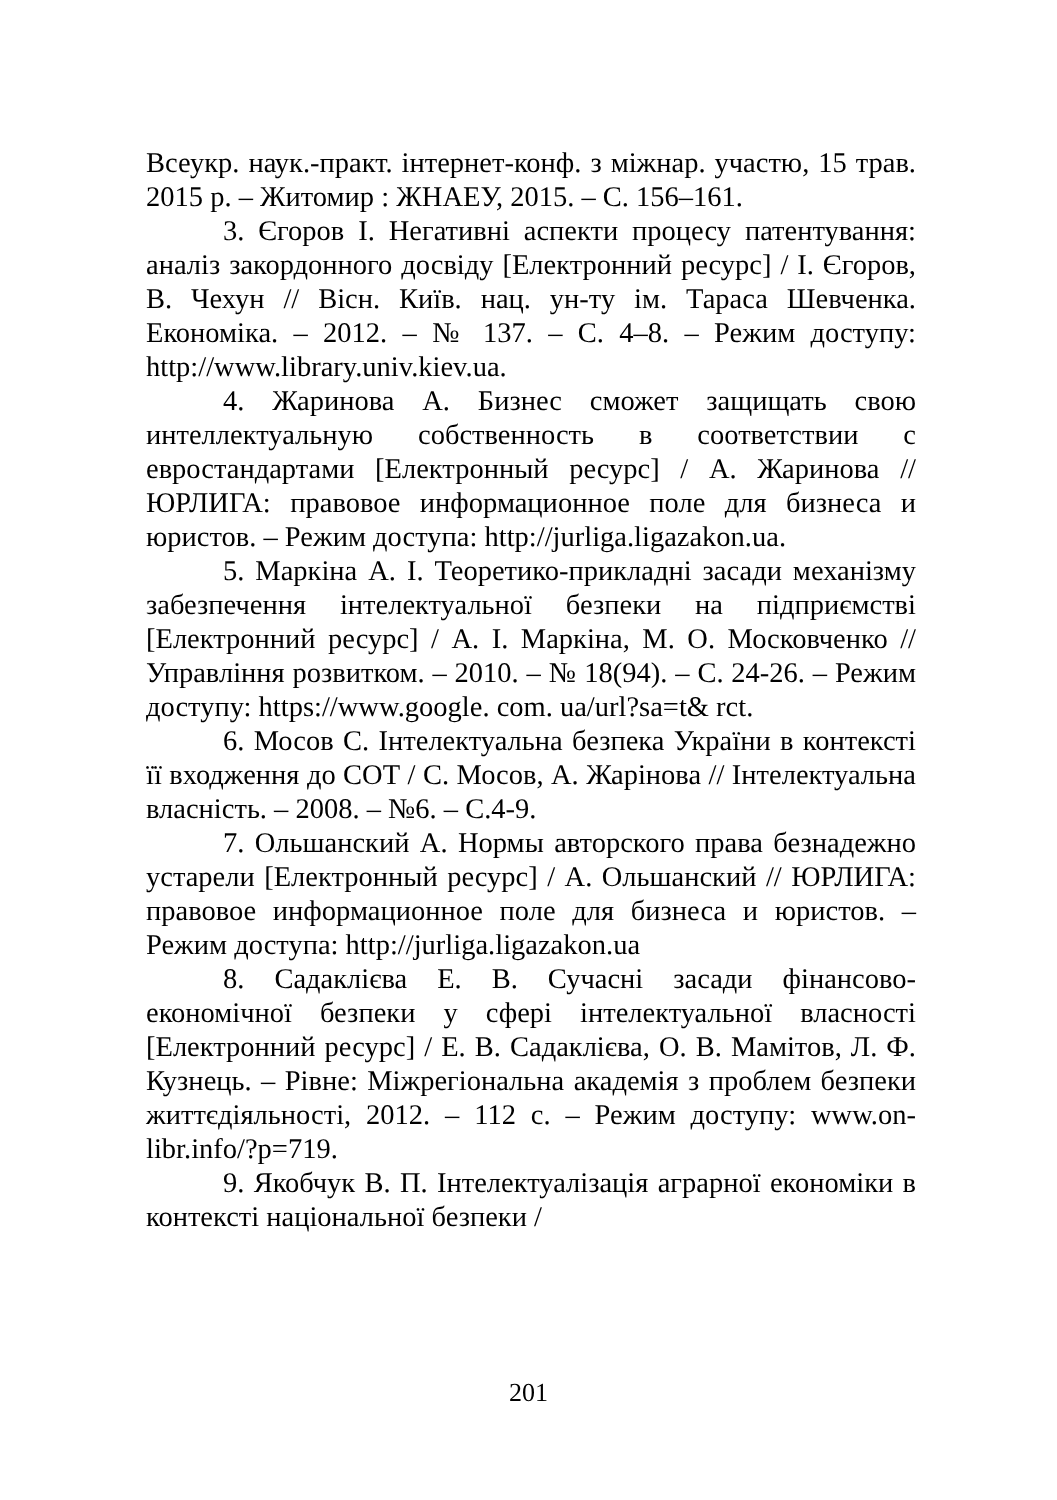Всеукр. наук.-практ. інтернет-конф. з міжнар. участю, 15 трав. 2015 р. – Житомир : ЖНАЕУ, 2015. – С. 156–161.
3. Єгоров І. Негативні аспекти процесу патентування: аналіз закордонного досвіду [Електронний ресурс] / І. Єгоров, В. Чехун // Вісн. Київ. нац. ун-ту ім. Тараса Шевченка. Економіка. – 2012. – № 137. – С. 4–8. – Режим доступу: http://www.library.univ.kiev.ua.
4. Жаринова А. Бизнес сможет защищать свою интеллектуальную собственность в соответствии с евростандартами [Електронный ресурс] / А. Жаринова // ЮРЛИГА: правовое информационное поле для бизнеса и юристов. – Режим доступа: http://jurliga.ligazakon.ua.
5. Маркіна А. І. Теоретико-прикладні засади механізму забезпечення інтелектуальної безпеки на підприємстві [Електронний ресурс] / А. І. Маркіна, М. О. Московченко // Управління розвитком. – 2010. – № 18(94). – С. 24-26. – Режим доступу: https://www.google. com. ua/url?sa=t& rct.
6. Мосов С. Інтелектуальна безпека України в контексті її входження до СОТ / С. Мосов, А. Жарінова // Інтелектуальна власність. – 2008. – №6. – С.4-9.
7. Ольшанский А. Нормы авторского права безнадежно устарели [Електронный ресурс] / А. Ольшанский // ЮРЛИГА: правовое информационное поле для бизнеса и юристов. – Режим доступа: http://jurliga.ligazakon.ua
8. Садаклієва Е. В. Сучасні засади фінансово-економічної безпеки у сфері інтелектуальної власності [Електронний ресурс] / Е. В. Садаклієва, О. В. Мамітов, Л. Ф. Кузнець. – Рівне: Міжрегіональна академія з проблем безпеки життєдіяльності, 2012. – 112 с. – Режим доступу: www.on-libr.info/?p=719.
9. Якобчук В. П. Інтелектуалізація аграрної економіки в контексті національної безпеки /
201